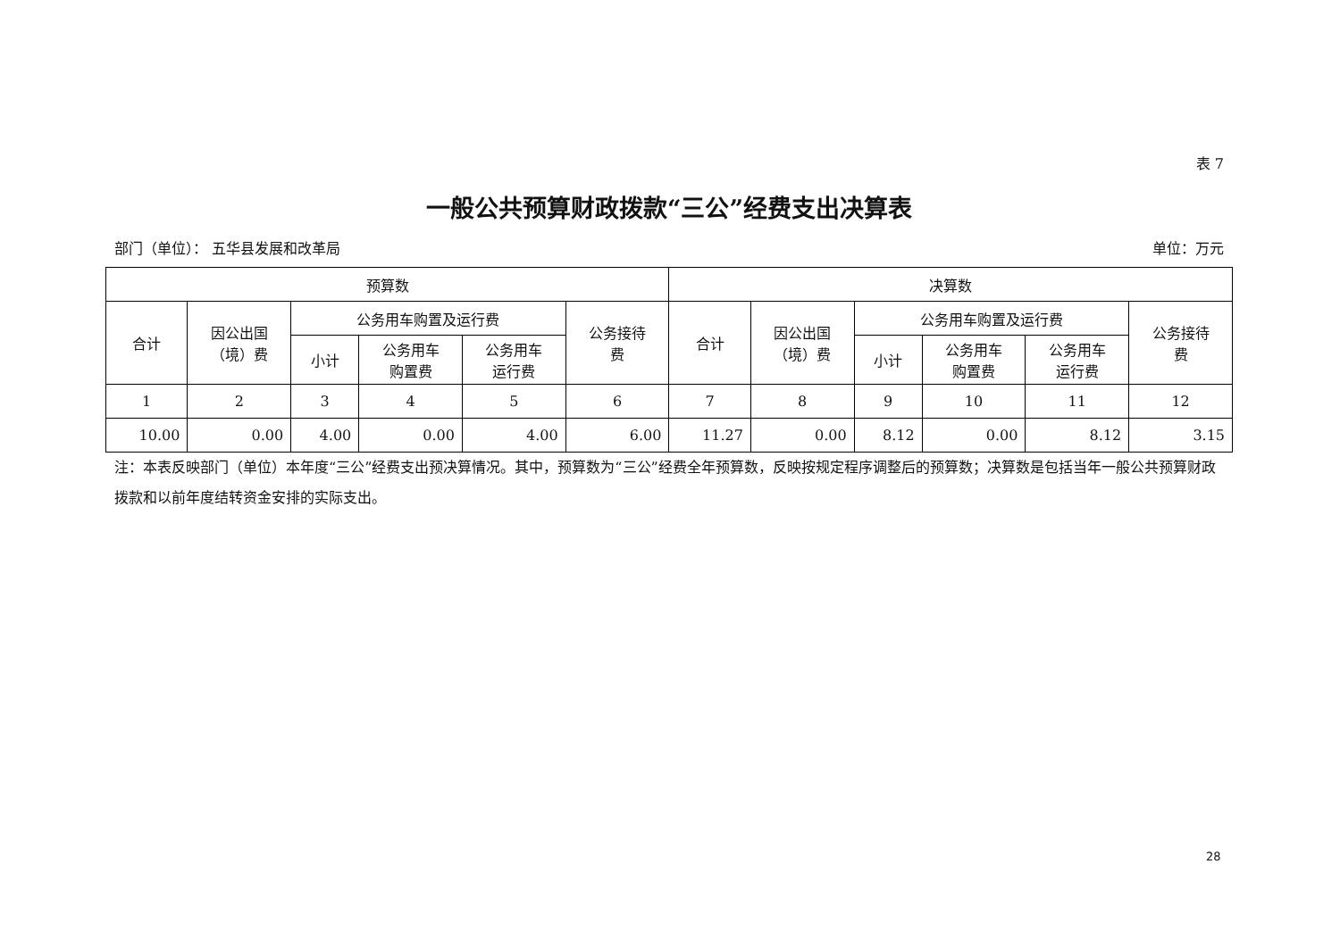表 7
一般公共预算财政拨款“三公”经费支出决算表
部门（单位）： 五华县发展和改革局 单位：万元
| 预算数 | | | | | | 决算数 | | | | | |
| --- | --- | --- | --- | --- | --- | --- | --- | --- | --- | --- | --- |
| 合计 | 因公出国 （境）费 | 公务用车购置及运行费 | | | 公务接待 费 | 合计 | 因公出国 （境）费 | 公务用车购置及运行费 | | | 公务接待 费 |
| | | 小计 | 公务用车 购置费 | 公务用车 运行费 | | | | 小计 | 公务用车 购置费 | 公务用车 运行费 | |
| 1 | 2 | 3 | 4 | 5 | 6 | 7 | 8 | 9 | 10 | 11 | 12 |
| 10.00 | 0.00 | 4.00 | 0.00 | 4.00 | 6.00 | 11.27 | 0.00 | 8.12 | 0.00 | 8.12 | 3.15 |
注：本表反映部门（单位）本年度“三公”经费支出预决算情况。其中，预算数为“三公”经费全年预算数，反映按规定程序调整后的预算数；决算数是包括当年一般公共预算财政拨款和以前年度结转资金安排的实际支出。
28